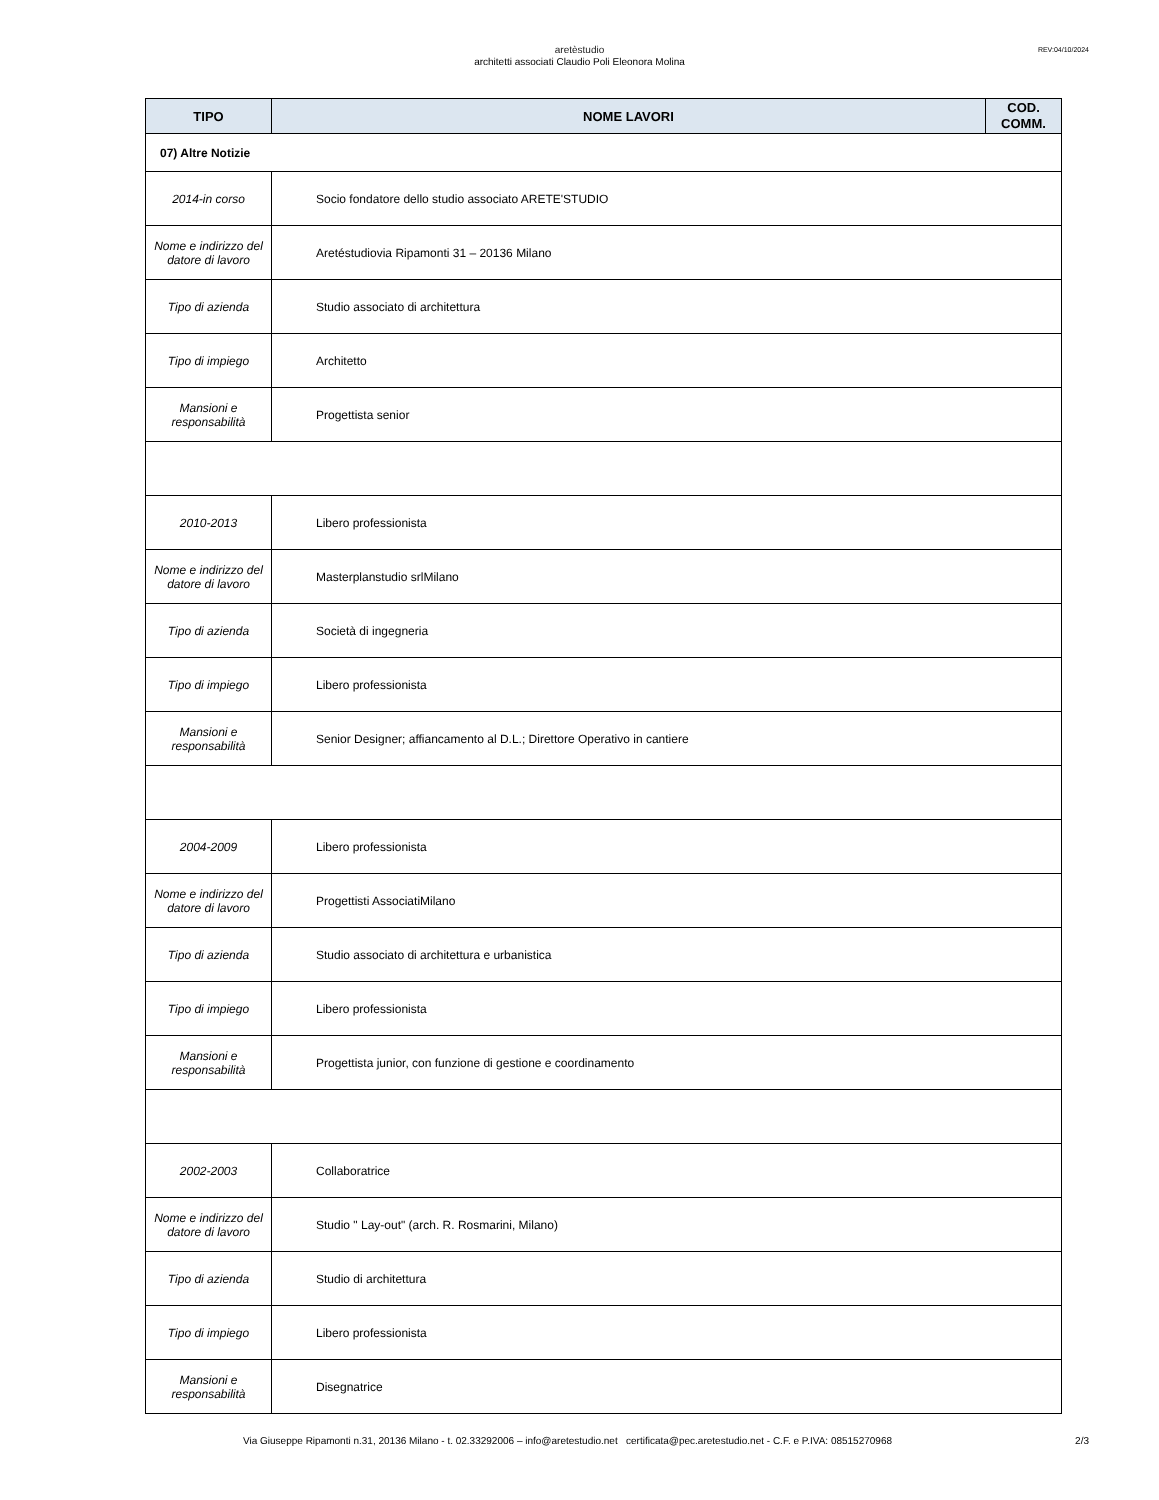aretèstudio
architetti associati Claudio Poli Eleonora Molina
REV:04/10/2024
| TIPO | NOME LAVORI | COD. COMM. |
| --- | --- | --- |
| 07) Altre Notizie | | |
| 2014-in corso | Socio fondatore dello studio associato ARETE'STUDIO | |
| Nome e indirizzo del datore di lavoro | Aretéstudiovia Ripamonti 31 – 20136 Milano | |
| Tipo di azienda | Studio associato di architettura | |
| Tipo di impiego | Architetto | |
| Mansioni e responsabilità | Progettista senior | |
| 2010-2013 | Libero professionista | |
| Nome e indirizzo del datore di lavoro | Masterplanstudio srlMilano | |
| Tipo di azienda | Società di ingegneria | |
| Tipo di impiego | Libero professionista | |
| Mansioni e responsabilità | Senior Designer; affiancamento al D.L.; Direttore Operativo in cantiere | |
| 2004-2009 | Libero professionista | |
| Nome e indirizzo del datore di lavoro | Progettisti AssociatiMilano | |
| Tipo di azienda | Studio associato di architettura e urbanistica | |
| Tipo di impiego | Libero professionista | |
| Mansioni e responsabilità | Progettista junior, con funzione di gestione e coordinamento | |
| 2002-2003 | Collaboratrice | |
| Nome e indirizzo del datore di lavoro | Studio " Lay-out" (arch. R. Rosmarini, Milano) | |
| Tipo di azienda | Studio di architettura | |
| Tipo di impiego | Libero professionista | |
| Mansioni e responsabilità | Disegnatrice | |
Via Giuseppe Ripamonti n.31, 20136 Milano - t. 02.33292006 – info@aretestudio.net certificata@pec.aretestudio.net - C.F. e P.IVA: 08515270968
2/3